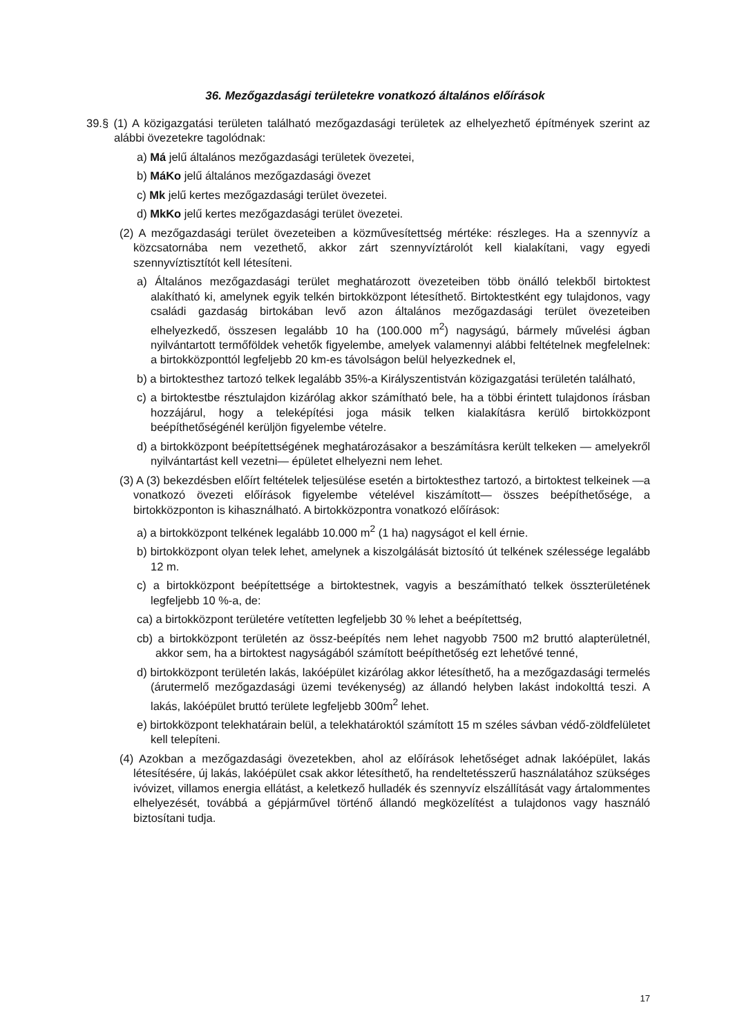36. Mezőgazdasági területekre vonatkozó általános előírások
39.§ (1) A közigazgatási területen található mezőgazdasági területek az elhelyezhető építmények szerint az alábbi övezetekre tagolódnak:
a) Má jelű általános mezőgazdasági területek övezetei,
b) MáKo jelű általános mezőgazdasági övezet
c) Mk jelű kertes mezőgazdasági terület övezetei.
d) MkKo jelű kertes mezőgazdasági terület övezetei.
(2) A mezőgazdasági terület övezeteiben a közművesítettség mértéke: részleges. Ha a szennyvíz a közcsatornába nem vezethető, akkor zárt szennyvíztárolót kell kialakítani, vagy egyedi szennyvíztisztítót kell létesíteni.
a) Általános mezőgazdasági terület meghatározott övezeteiben több önálló telekből birtoktest alakítható ki, amelynek egyik telkén birtokközpont létesíthető. Birtoktestként egy tulajdonos, vagy családi gazdaság birtokában levő azon általános mezőgazdasági terület övezeteiben elhelyezkedő, összesen legalább 10 ha (100.000 m<sup>2</sup>) nagyságú, bármely művelési ágban nyilvántartott termőföldek vehetők figyelembe, amelyek valamennyi alábbi feltételnek megfelelnek: a birtokközponttól legfeljebb 20 km-es távolságon belül helyezkednek el,
b) a birtoktesthez tartozó telkek legalább 35%-a Királyszentistván közigazgatási területén található,
c) a birtoktestbe résztulajdon kizárólag akkor számítható bele, ha a többi érintett tulajdonos írásban hozzájárul, hogy a teleképítési joga másik telken kialakításra kerülő birtokközpont beépíthetőségénél kerüljön figyelembe vételre.
d) a birtokközpont beépítettségének meghatározásakor a beszámításra került telkeken — amelyekről nyilvántartást kell vezetni— épületet elhelyezni nem lehet.
(3) A (3) bekezdésben előírt feltételek teljesülése esetén a birtoktesthez tartozó, a birtoktest telkeinek —a vonatkozó övezeti előírások figyelembe vételével kiszámított— összes beépíthetősége, a birtokközponton is kihasználható. A birtokközpontra vonatkozó előírások:
a) a birtokközpont telkének legalább 10.000 m<sup>2</sup> (1 ha) nagyságot el kell érnie.
b) birtokközpont olyan telek lehet, amelynek a kiszolgálását biztosító út telkének szélessége legalább 12 m.
c) a birtokközpont beépítettsége a birtoktestnek, vagyis a beszámítható telkek összterületének legfeljebb 10 %-a, de:
ca) a birtokközpont területére vetítetten legfeljebb 30 % lehet a beépítettség,
cb) a birtokközpont területén az össz-beépítés nem lehet nagyobb 7500 m2 bruttó alapterületnél, akkor sem, ha a birtoktest nagyságából számított beépíthetőség ezt lehetővé tenné,
d) birtokközpont területén lakás, lakóépület kizárólag akkor létesíthető, ha a mezőgazdasági termelés (árutermelő mezőgazdasági üzemi tevékenység) az állandó helyben lakást indokolttá teszi. A lakás, lakóépület bruttó területe legfeljebb 300m<sup>2</sup> lehet.
e) birtokközpont telekhatárain belül, a telekhatároktól számított 15 m széles sávban védő-zöldfelületet kell telepíteni.
(4) Azokban a mezőgazdasági övezetekben, ahol az előírások lehetőséget adnak lakóépület, lakás létesítésére, új lakás, lakóépület csak akkor létesíthető, ha rendeltetésszerű használatához szükséges ivóvizet, villamos energia ellátást, a keletkező hulladék és szennyvíz elszállítását vagy ártalommentes elhelyezését, továbbá a gépjárművel történő állandó megközelítést a tulajdonos vagy használó biztosítani tudja.
17